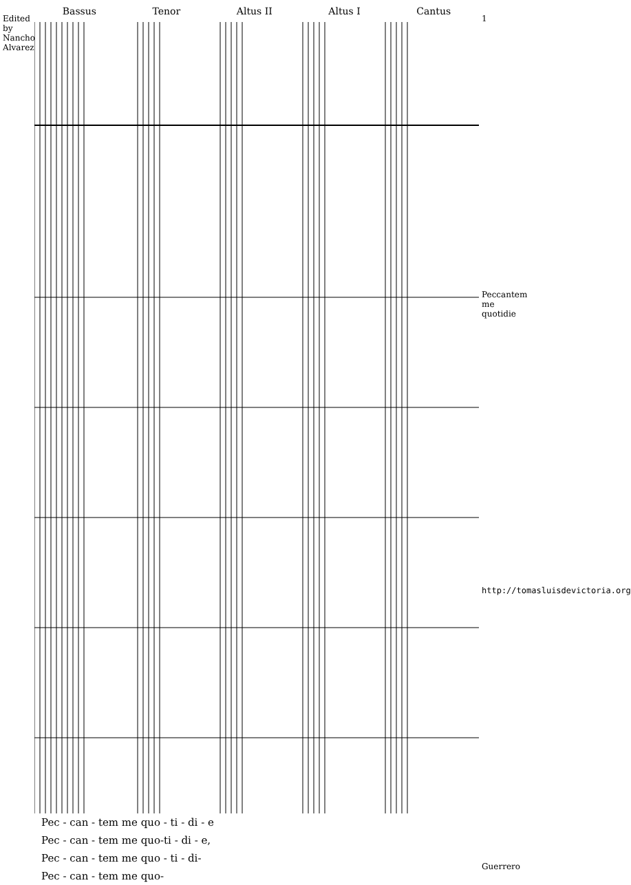Edited by Nancho Alvarez
Bassus Tenor Altus II Altus I Cantus
Pec - can - tem me quo - ti - di - e
Pec - can - tem me quo-ti - di - e,
Pec - can - tem me quo - ti - di-
Pec - can - tem me quo-
1
Peccantem me quotidie
http://tomasluisdevictoria.org
Guerrero